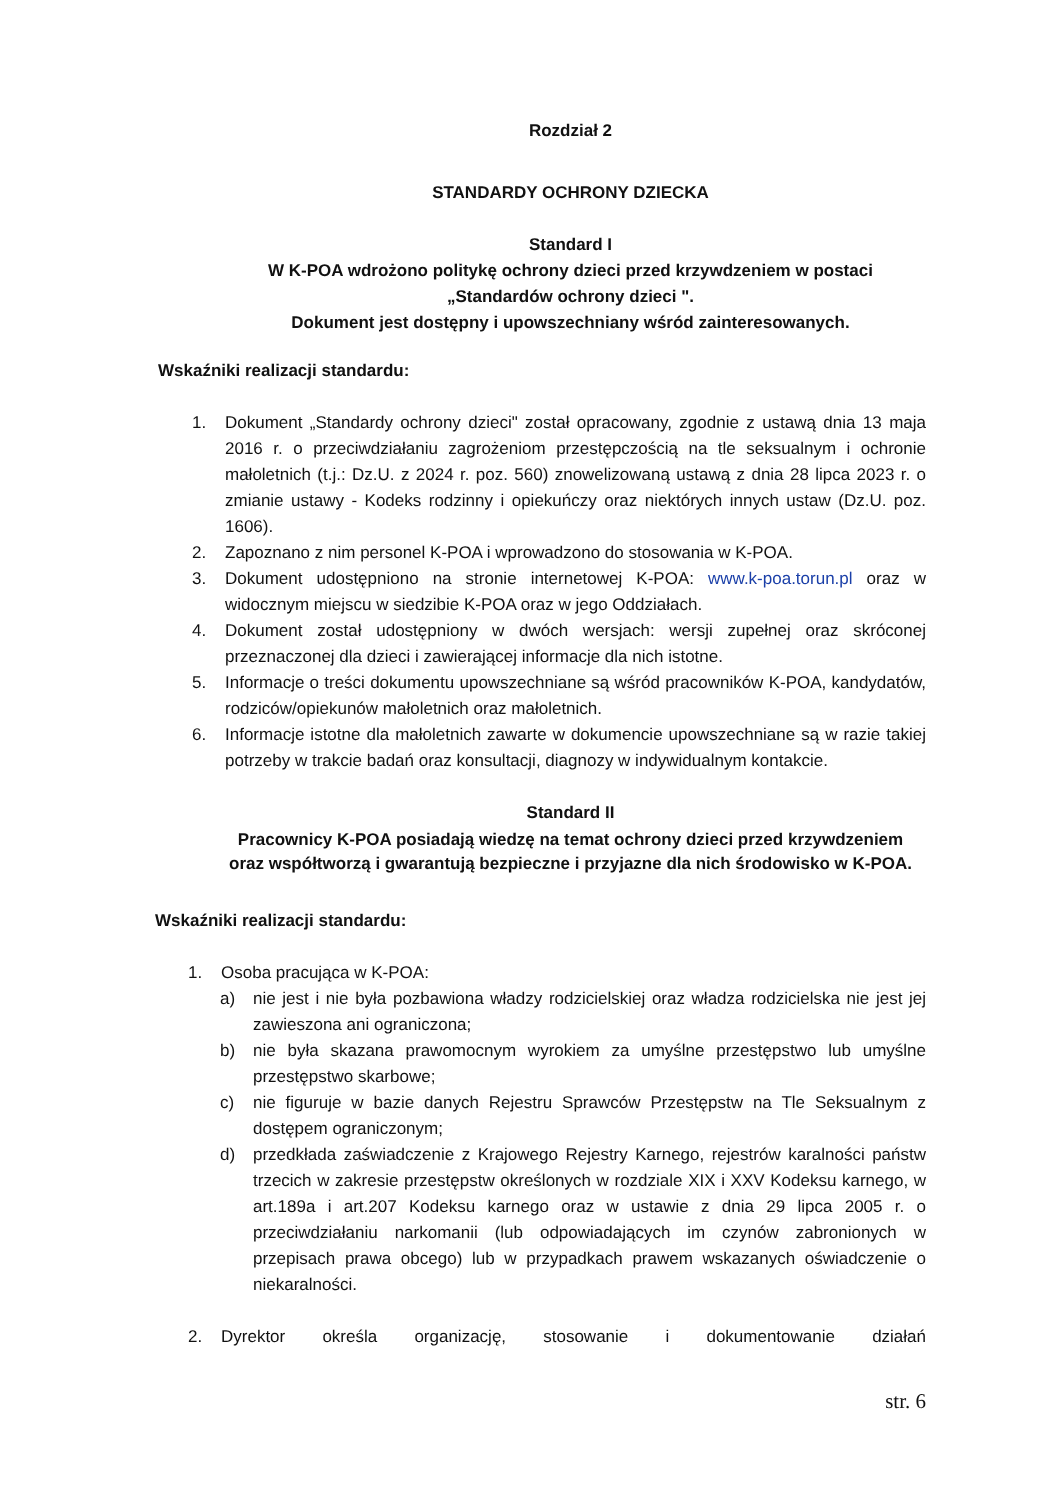Rozdział 2
STANDARDY OCHRONY DZIECKA
Standard I
W K-POA wdrożono politykę ochrony dzieci przed krzywdzeniem w postaci
„Standardów ochrony dzieci ".
Dokument jest dostępny i upowszechniany wśród zainteresowanych.
Wskaźniki realizacji standardu:
1. Dokument „Standardy ochrony dzieci" został opracowany, zgodnie z ustawą dnia 13 maja 2016 r. o przeciwdziałaniu zagrożeniom przestępczością na tle seksualnym i ochronie małoletnich (t.j.: Dz.U. z 2024 r. poz. 560) znowelizowaną ustawą z dnia 28 lipca 2023 r. o zmianie ustawy - Kodeks rodzinny i opiekuńczy oraz niektórych innych ustaw (Dz.U. poz. 1606).
2. Zapoznano z nim personel K-POA i wprowadzono do stosowania w K-POA.
3. Dokument udostępniono na stronie internetowej K-POA: www.k-poa.torun.pl oraz w widocznym miejscu w siedzibie K-POA oraz w jego Oddziałach.
4. Dokument został udostępniony w dwóch wersjach: wersji zupełnej oraz skróconej przeznaczonej dla dzieci i zawierającej informacje dla nich istotne.
5. Informacje o treści dokumentu upowszechniane są wśród pracowników K-POA, kandydatów, rodziców/opiekunów małoletnich oraz małoletnich.
6. Informacje istotne dla małoletnich zawarte w dokumencie upowszechniane są w razie takiej potrzeby w trakcie badań oraz konsultacji, diagnozy w indywidualnym kontakcie.
Standard II
Pracownicy K-POA posiadają wiedzę na temat ochrony dzieci przed krzywdzeniem
oraz współtworzą i gwarantują bezpieczne i przyjazne dla nich środowisko w K-POA.
Wskaźniki realizacji standardu:
1. Osoba pracująca w K-POA:
a) nie jest i nie była pozbawiona władzy rodzicielskiej oraz władza rodzicielska nie jest jej zawieszona ani ograniczona;
b) nie była skazana prawomocnym wyrokiem za umyślne przestępstwo lub umyślne przestępstwo skarbowe;
c) nie figuruje w bazie danych Rejestru Sprawców Przestępstw na Tle Seksualnym z dostępem ograniczonym;
d) przedkłada zaświadczenie z Krajowego Rejestry Karnego, rejestrów karalności państw trzecich w zakresie przestępstw określonych w rozdziale XIX i XXV Kodeksu karnego, w art.189a i art.207 Kodeksu karnego oraz w ustawie z dnia 29 lipca 2005 r. o przeciwdziałaniu narkomanii (lub odpowiadających im czynów zabronionych w przepisach prawa obcego) lub w przypadkach prawem wskazanych oświadczenie o niekaralności.
2. Dyrektor określa organizację, stosowanie i dokumentowanie działań
str. 6